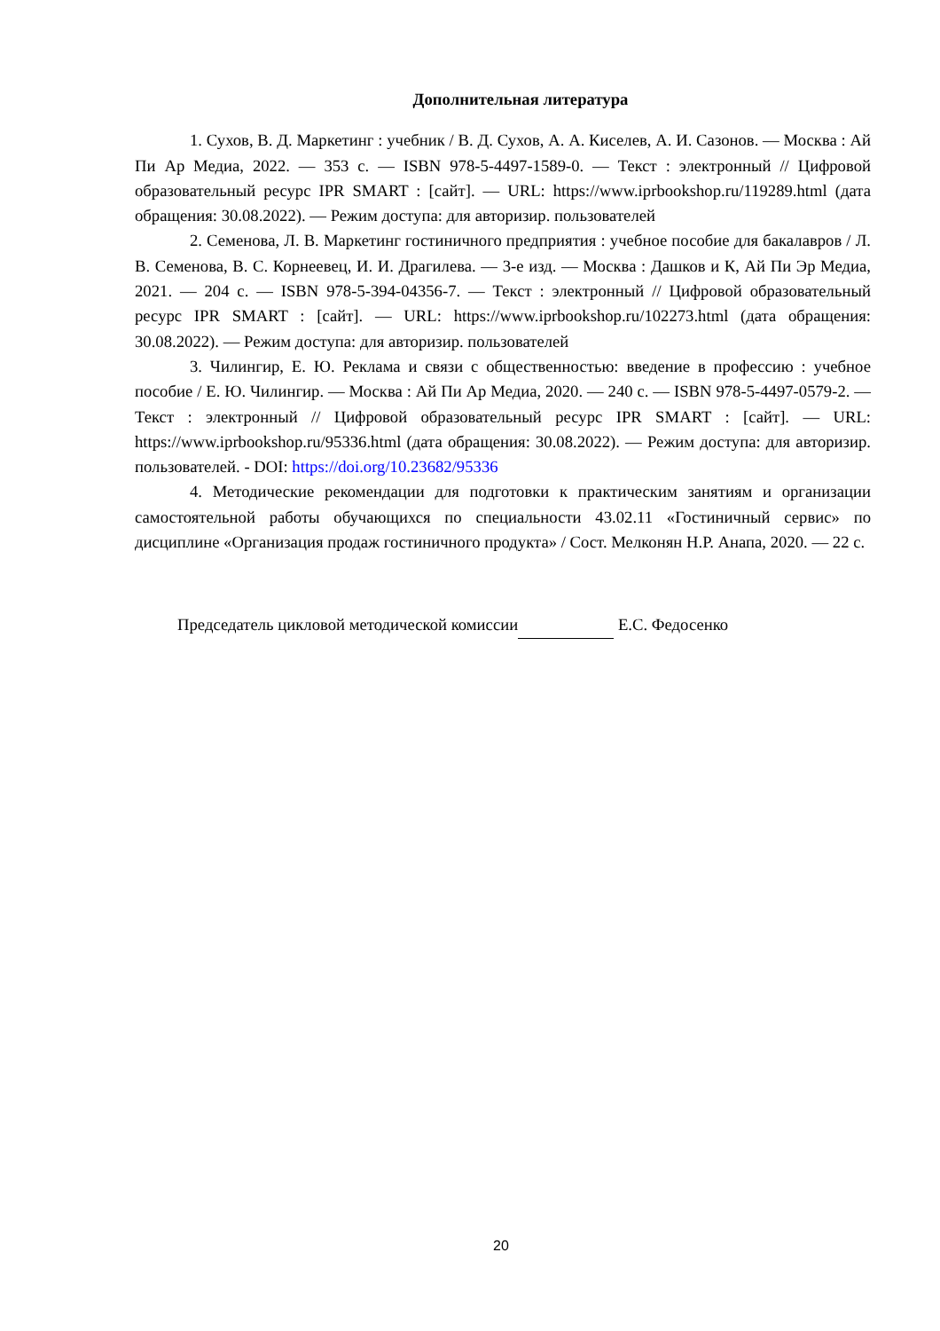Дополнительная литература
1. Сухов, В. Д. Маркетинг : учебник / В. Д. Сухов, А. А. Киселев, А. И. Сазонов. — Москва : Ай Пи Ар Медиа, 2022. — 353 с. — ISBN 978-5-4497-1589-0. — Текст : электронный // Цифровой образовательный ресурс IPR SMART : [сайт]. — URL: https://www.iprbookshop.ru/119289.html (дата обращения: 30.08.2022). — Режим доступа: для авторизир. пользователей
2. Семенова, Л. В. Маркетинг гостиничного предприятия : учебное пособие для бакалавров / Л. В. Семенова, В. С. Корнеевец, И. И. Драгилева. — 3-е изд. — Москва : Дашков и К, Ай Пи Эр Медиа, 2021. — 204 с. — ISBN 978-5-394-04356-7. — Текст : электронный // Цифровой образовательный ресурс IPR SMART : [сайт]. — URL: https://www.iprbookshop.ru/102273.html (дата обращения: 30.08.2022). — Режим доступа: для авторизир. пользователей
3. Чилингир, Е. Ю. Реклама и связи с общественностью: введение в профессию : учебное пособие / Е. Ю. Чилингир. — Москва : Ай Пи Ар Медиа, 2020. — 240 с. — ISBN 978-5-4497-0579-2. — Текст : электронный // Цифровой образовательный ресурс IPR SMART : [сайт]. — URL: https://www.iprbookshop.ru/95336.html (дата обращения: 30.08.2022). — Режим доступа: для авторизир. пользователей. - DOI: https://doi.org/10.23682/95336
4. Методические рекомендации для подготовки к практическим занятиям и организации самостоятельной работы обучающихся по специальности 43.02.11 «Гостиничный сервис» по дисциплине «Организация продаж гостиничного продукта» / Сост. Мелконян Н.Р. Анапа, 2020. — 22 с.
Председатель цикловой методической комиссии Е.С. Федосенко
20